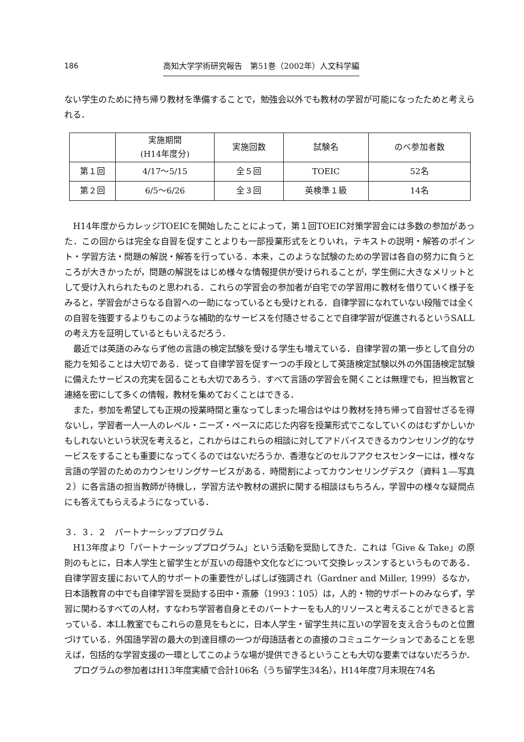186 高知大学学術研究報告　第51巻（2002年）人文科学編
ない学生のために持ち帰り教材を準備することで，勉強会以外でも教材の学習が可能になったためと考えられる．
| | 実施期間 (H14年度分) | 実施回数 | 試験名 | のべ参加者数 |
| --- | --- | --- | --- | --- |
| 第１回 | 4/17～5/15 | 全５回 | TOEIC | 52名 |
| 第２回 | 6/5～6/26 | 全３回 | 英検準１級 | 14名 |
H14年度からカレッジTOEICを開始したことによって，第１回TOEIC対策学習会には多数の参加があった．この回からは完全な自習を促すことよりも一部授業形式をとりいれ，テキストの説明・解答のポイント・学習方法・問題の解説・解答を行っている．本来，このような試験のための学習は各自の努力に負うところが大きかったが，問題の解説をはじめ様々な情報提供が受けられることが，学生側に大きなメリットとして受け入れられたものと思われる．これらの学習会の参加者が自宅での学習用に教材を借りていく様子をみると，学習会がさらなる自習への一助になっているとも受けとれる．自律学習になれていない段階では全くの自習を強要するよりもこのような補助的なサービスを付随させることで自律学習が促進されるというSALLの考え方を証明しているともいえるだろう．
最近では英語のみならず他の言語の検定試験を受ける学生も増えている．自律学習の第一歩として自分の能力を知ることは大切である．従って自律学習を促す一つの手段として英語検定試験以外の外国語検定試験に備えたサービスの充実を図ることも大切であろう．すべて言語の学習会を開くことは無理でも，担当教官と連絡を密にして多くの情報，教材を集めておくことはできる．
また，参加を希望しても正規の授業時間と重なってしまった場合はやはり教材を持ち帰って自習せざるを得ないし，学習者一人一人のレベル・ニーズ・ペースに応じた内容を授業形式でこなしていくのはむずかしいかもしれないという状況を考えると，これからはこれらの相談に対してアドバイスできるカウンセリング的なサービスをすることも重要になってくるのではないだろうか．香港などのセルフアクセスセンターには，様々な言語の学習のためのカウンセリングサービスがある．時間割によってカウンセリングデスク（資料１―写真２）に各言語の担当教師が待機し，学習方法や教材の選択に関する相談はもちろん，学習中の様々な疑問点にも答えてもらえるようになっている．
３．３．２　パートナーシッププログラム
H13年度より「パートナーシッププログラム」という活動を奨励してきた．これは「Give & Take」の原則のもとに，日本人学生と留学生とが互いの母語や文化などについて交換レッスンするというものである．自律学習支援において人的サポートの重要性がしばしば強調され（Gardner and Miller, 1999）るなか，日本語教育の中でも自律学習を奨励する田中・斎藤（1993：105）は，人的・物的サポートのみならず，学習に関わるすべての人材，すなわち学習者自身とそのパートナーをも人的リソースと考えることができると言っている．本LL教室でもこれらの意見をもとに，日本人学生・留学生共に互いの学習を支え合うものと位置づけている．外国語学習の最大の到達目標の一つが母語話者との直接のコミュニケーションであることを思えば，包括的な学習支援の一環としてこのような場が提供できるということも大切な要素ではないだろうか．
プログラムの参加者はH13年度実績で合計106名（うち留学生34名），H14年度7月末現在74名